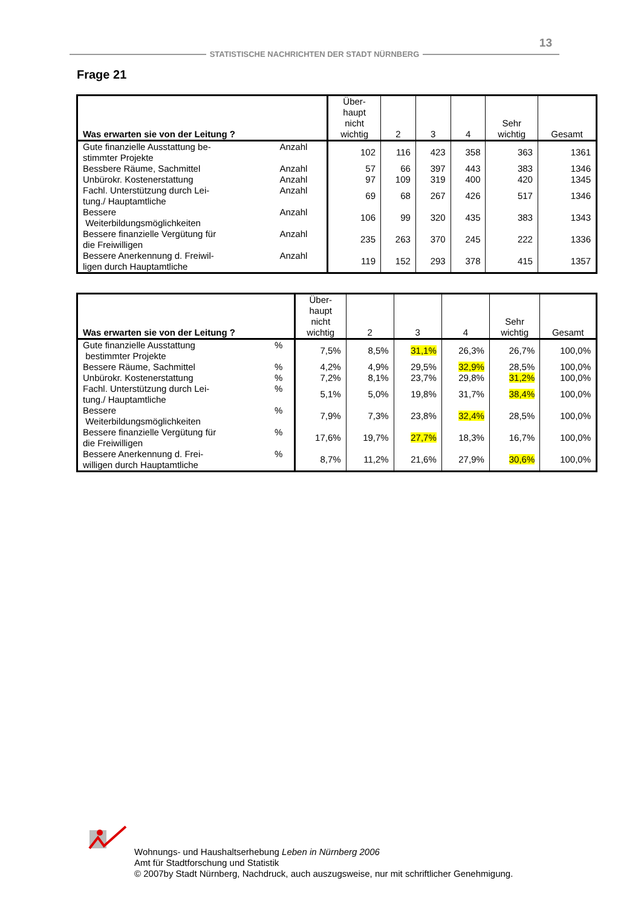13
STATISTISCHE NACHRICHTEN DER STADT NÜRNBERG
Frage 21
| Was erwarten sie von der Leitung ? | | Über- haupt nicht wichtig | 2 | 3 | 4 | Sehr wichtig | Gesamt |
| --- | --- | --- | --- | --- | --- | --- | --- |
| Gute finanzielle Ausstattung be- stimmter Projekte | Anzahl | 102 | 116 | 423 | 358 | 363 | 1361 |
| Bessbere Räume, Sachmittel | Anzahl | 57 | 66 | 397 | 443 | 383 | 1346 |
| Unbürokr. Kostenerstattung | Anzahl | 97 | 109 | 319 | 400 | 420 | 1345 |
| Fachl. Unterstützung durch Lei- tung./ Hauptamtliche | Anzahl | 69 | 68 | 267 | 426 | 517 | 1346 |
| Bessere Weiterbildungsmöglichkeiten | Anzahl | 106 | 99 | 320 | 435 | 383 | 1343 |
| Bessere finanzielle Vergütung für die Freiwilligen | Anzahl | 235 | 263 | 370 | 245 | 222 | 1336 |
| Bessere Anerkennung d. Freiwil- ligen durch Hauptamtliche | Anzahl | 119 | 152 | 293 | 378 | 415 | 1357 |
| Was erwarten sie von der Leitung ? | | Über- haupt nicht wichtig | 2 | 3 | 4 | Sehr wichtig | Gesamt |
| --- | --- | --- | --- | --- | --- | --- | --- |
| Gute finanzielle Ausstattung bestimmter Projekte | % | 7,5% | 8,5% | 31,1% | 26,3% | 26,7% | 100,0% |
| Bessere Räume, Sachmittel | % | 4,2% | 4,9% | 29,5% | 32,9% | 28,5% | 100,0% |
| Unbürokr. Kostenerstattung | % | 7,2% | 8,1% | 23,7% | 29,8% | 31,2% | 100,0% |
| Fachl. Unterstützung durch Lei- tung./ Hauptamtliche | % | 5,1% | 5,0% | 19,8% | 31,7% | 38,4% | 100,0% |
| Bessere Weiterbildungsmöglichkeiten | % | 7,9% | 7,3% | 23,8% | 32,4% | 28,5% | 100,0% |
| Bessere finanzielle Vergütung für die Freiwilligen | % | 17,6% | 19,7% | 27,7% | 18,3% | 16,7% | 100,0% |
| Bessere Anerkennung d. Frei- willigen durch Hauptamtliche | % | 8,7% | 11,2% | 21,6% | 27,9% | 30,6% | 100,0% |
Wohnungs- und Haushaltserhebung Leben in Nürnberg 2006
Amt für Stadtforschung und Statistik
© 2007by Stadt Nürnberg, Nachdruck, auch auszugsweise, nur mit schriftlicher Genehmigung.